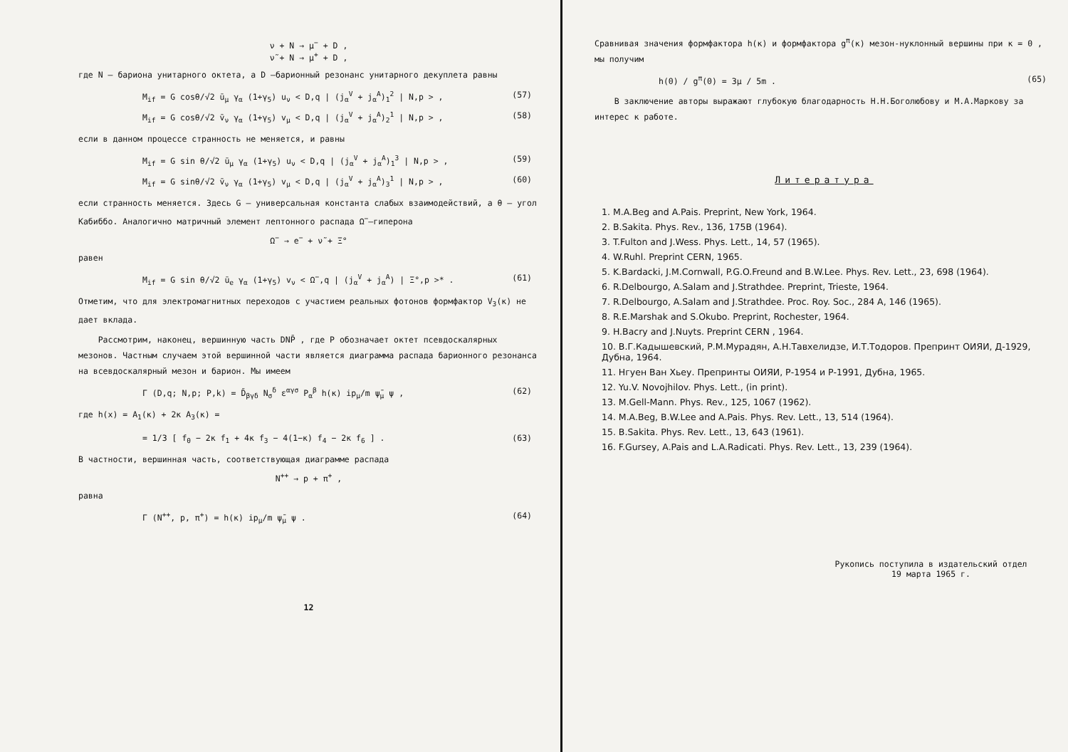ν + N → μ<sup>−</sup> + D ,
ν̃ + N → μ<sup>+</sup> + D ,
где N – бариона унитарного октета, а D –барионный резонанс унитарного декуплета равны
M<sub>if</sub> = G cosθ/√2 ū<sub>μ</sub> γ<sub>α</sub> (1+γ<sub>5</sub>) u<sub>ν</sub> < D,q | (j<sub>α</sub><sup>V</sup> + j<sub>α</sub><sup>A</sup>)<sub>1</sub><sup>2</sup> | N,p > , (57)
M<sub>if</sub> = G cosθ/√2 v̄<sub>ν</sub> γ<sub>α</sub> (1+γ<sub>5</sub>) v<sub>μ</sub> < D,q | (j<sub>α</sub><sup>V</sup> + j<sub>α</sub><sup>A</sup>)<sub>2</sub><sup>1</sup> | N,p > , (58)
если в данном процессе странность не меняется, и равны
M<sub>if</sub> = G sin θ/√2 ū<sub>μ</sub> γ<sub>α</sub> (1+γ<sub>5</sub>) u<sub>ν</sub> < D,q | (j<sub>α</sub><sup>V</sup> + j<sub>α</sub><sup>A</sup>)<sub>1</sub><sup>3</sup> | N,p > , (59)
M<sub>if</sub> = G sinθ/√2 v̄<sub>ν</sub> γ<sub>α</sub> (1+γ<sub>5</sub>) v<sub>μ</sub> < D,q | (j<sub>α</sub><sup>V</sup> + j<sub>α</sub><sup>A</sup>)<sub>3</sub><sup>1</sup> | N,p > , (60)
если странность меняется. Здесь G – универсальная константа слабых взаимодействий, а θ – угол Кабиббо. Аналогично матричный элемент лептонного распада Ω<sup>−</sup>–гиперона
Ω<sup>−</sup> → e<sup>−</sup> + ν̃ + Ξ°
равен
M<sub>if</sub> = G sin θ/√2 ū<sub>e</sub> γ<sub>α</sub> (1+γ<sub>5</sub>) v<sub>ν</sub> < Ω<sup>−</sup>,q | (j<sub>α</sub><sup>V</sup> + j<sub>α</sub><sup>A</sup>) | Ξ°,p >* . (61)
Отметим, что для электромагнитных переходов с участием реальных фотонов формфактор V<sub>3</sub>(κ) не дает вклада.
Рассмотрим, наконец, вершинную часть DNP̄ , где P обозначает октет псевдоскалярных мезонов. Частным случаем этой вершинной части является диаграмма распада барионного резонанса на всевдоскалярный мезон и барион. Мы имеем
Γ (D,q; N,p; P,k) = D̄<sub>βγδ</sub> N<sub>σ</sub><sup>δ</sup> ε<sup>αγσ</sup> P<sub>α</sub><sup>β</sup> h(κ) ip<sub>μ</sub>/m ψ̄<sub>μ</sub> ψ , (62)
где h(x) = A<sub>1</sub>(κ) + 2κ A<sub>3</sub>(κ) =
= 1/3 [ f<sub>0</sub> − 2κ f<sub>1</sub> + 4κ f<sub>3</sub> − 4(1−κ) f<sub>4</sub> − 2κ f<sub>6</sub> ] . (63)
В частности, вершинная часть, соответствующая диаграмме распада
N<sup>++</sup> → p + π<sup>+</sup> ,
равна
Γ (N<sup>++</sup>, p, π<sup>+</sup>) = h(κ) ip<sub>μ</sub>/m ψ̄<sub>μ</sub> ψ . (64)
12
Сравнивая значения формфактора h(κ) и формфактора g<sup>π</sup>(κ) мезон-нуклонный вершины при κ = 0 , мы получим
h(0) / g<sup>π</sup>(0) = 3μ / 5m . (65)
В заключение авторы выражают глубокую благодарность Н.Н.Боголюбову и М.А.Маркову за интерес к работе.
Литература
1. M.A.Beg and A.Pais. Preprint, New York, 1964.
2. B.Sakita. Phys. Rev., 136, 175B (1964).
3. T.Fulton and J.Wess. Phys. Lett., 14, 57 (1965).
4. W.Ruhl. Preprint CERN, 1965.
5. K.Bardacki, J.M.Cornwall, P.G.O.Freund and B.W.Lee. Phys. Rev. Lett., 23, 698 (1964).
6. R.Delbourgo, A.Salam and J.Strathdee. Preprint, Trieste, 1964.
7. R.Delbourgo, A.Salam and J.Strathdee. Proc. Roy. Soc., 284 A, 146 (1965).
8. R.E.Marshak and S.Okubo. Preprint, Rochester, 1964.
9. H.Bacry and J.Nuyts. Preprint CERN , 1964.
10. В.Г.Кадышевский, Р.М.Мурадян, А.Н.Тавхелидзе, И.Т.Тодоров. Препринт ОИЯИ, Д-1929, Дубна, 1964.
11. Нгуен Ван Хьеу. Препринты ОИЯИ, Р-1954 и Р-1991, Дубна, 1965.
12. Yu.V. Novojhilov. Phys. Lett., (in print).
13. M.Gell-Mann. Phys. Rev., 125, 1067 (1962).
14. M.A.Beg, B.W.Lee and A.Pais. Phys. Rev. Lett., 13, 514 (1964).
15. B.Sakita. Phys. Rev. Lett., 13, 643 (1961).
16. F.Gursey, A.Pais and L.A.Radicati. Phys. Rev. Lett., 13, 239 (1964).
Рукопись поступила в издательский отдел
19 марта 1965 г.